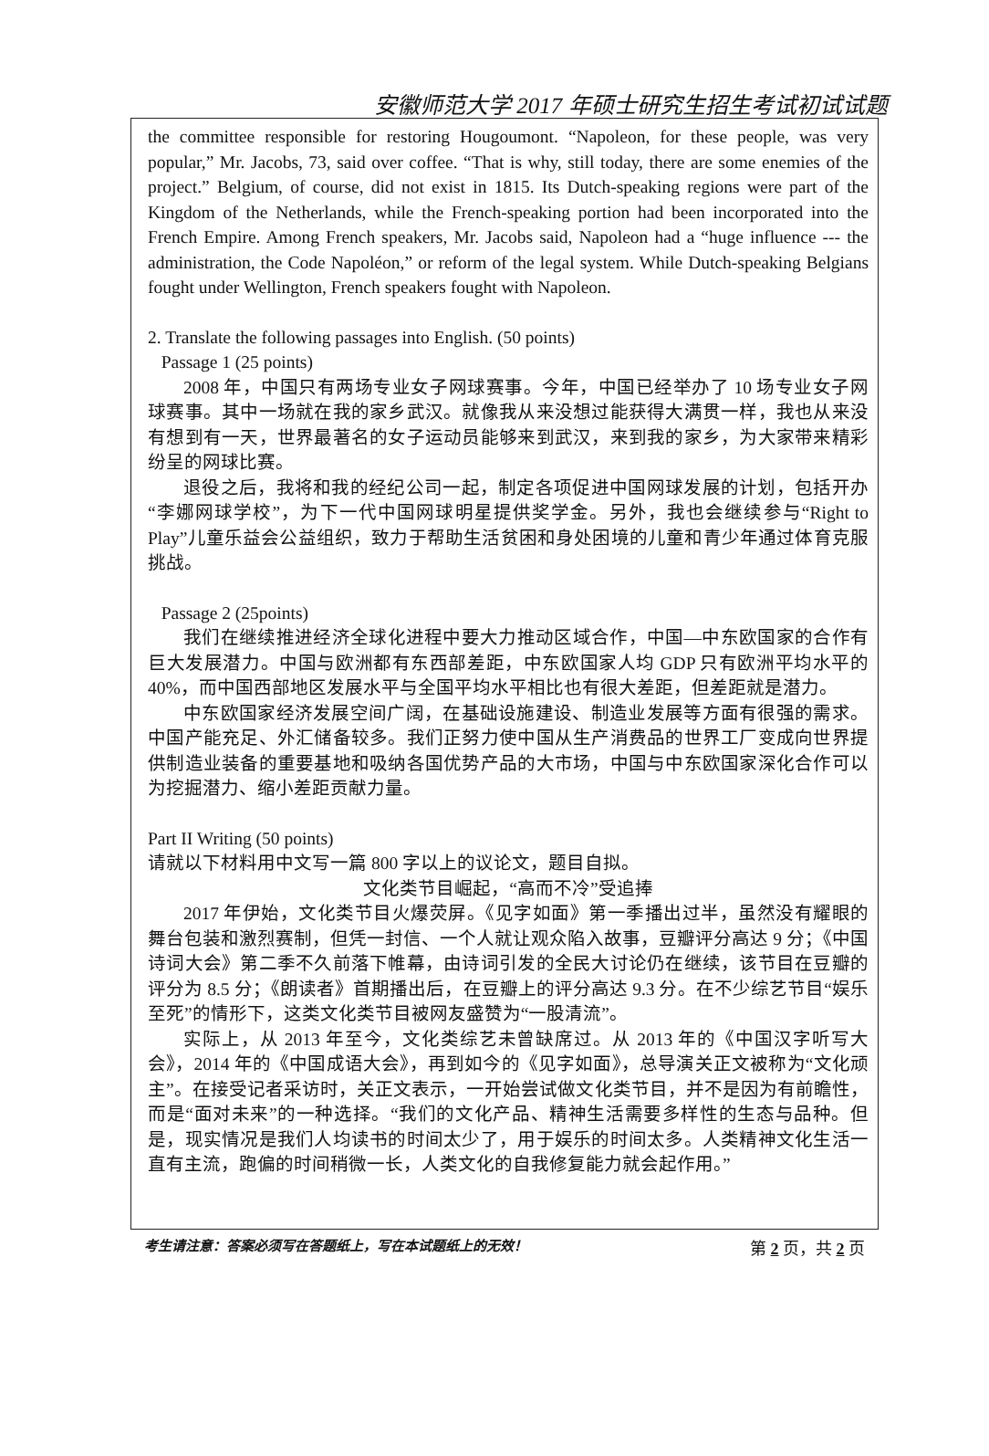安徽师范大学 2017 年硕士研究生招生考试初试试题
the committee responsible for restoring Hougoumont. “Napoleon, for these people, was very popular,” Mr. Jacobs, 73, said over coffee. “That is why, still today, there are some enemies of the project.” Belgium, of course, did not exist in 1815. Its Dutch-speaking regions were part of the Kingdom of the Netherlands, while the French-speaking portion had been incorporated into the French Empire. Among French speakers, Mr. Jacobs said, Napoleon had a “huge influence --- the administration, the Code Napoléon,” or reform of the legal system. While Dutch-speaking Belgians fought under Wellington, French speakers fought with Napoleon.
2. Translate the following passages into English. (50 points)
Passage 1 (25 points)
2008 年，中国只有两场专业女子网球赛事。今年，中国已经举办了 10 场专业女子网球赛事。其中一场就在我的家乡武汉。就像我从来没想过能获得大满贯一样，我也从来没有想到有一天，世界最著名的女子运动员能够来到武汉，来到我的家乡，为大家带来精彩纷呈的网球比赛。
退役之后，我将和我的经纪公司一起，制定各项促进中国网球发展的计划，包括开办“李娜网球学校”，为下一代中国网球明星提供奖学金。另外，我也会继续参与“Right to Play”儿童乐益会公益组织，致力于帮助生活贫困和身处困境的儿童和青少年通过体育克服挑战。
Passage 2 (25points)
我们在继续推进经济全球化进程中要大力推动区域合作，中国—中东欧国家的合作有巨大发展潜力。中国与欧洲都有东西部差距，中东欧国家人均 GDP 只有欧洲平均水平的 40%，而中国西部地区发展水平与全国平均水平相比也有很大差距，但差距就是潜力。
中东欧国家经济发展空间广阔，在基础设施建设、制造业发展等方面有很强的需求。中国产能充足、外汇储备较多。我们正努力使中国从生产消费品的世界工厂变成向世界提供制造业装备的重要基地和吸纳各国优势产品的大市场，中国与中东欧国家深化合作可以为挖掘潜力、缩小差距贡献力量。
Part II Writing (50 points)
请就以下材料用中文写一篇 800 字以上的议论文，题目自拟。
文化类节目崛起，“高而不冷”受追捧
2017 年伊始，文化类节目火爆荧屏。《见字如面》第一季播出过半，虽然没有耀眼的舞台包装和激烈赛制，但凭一封信、一个人就让观众陷入故事，豆瓣评分高达 9 分；《中国诗词大会》第二季不久前落下帷幕，由诗词引发的全民大讨论仍在继续，该节目在豆瓣的评分为 8.5 分；《朗读者》首期播出后，在豆瓣上的评分高达 9.3 分。在不少综艺节目“娱乐至死”的情形下，这类文化类节目被网友盛赞为“一股清流”。
实际上，从 2013 年至今，文化类综艺未曾缺席过。从 2013 年的《中国汉字听写大会》，2014 年的《中国成语大会》，再到如今的《见字如面》，总导演关正文被称为“文化顽主”。在接受记者采访时，关正文表示，一开始尝试做文化类节目，并不是因为有前瞻性，而是“面对未来”的一种选择。“我们的文化产品、精神生活需要多样性的生态与品种。但是，现实情况是我们人均读书的时间太少了，用于娱乐的时间太多。人类精神文化生活一直有主流，跑偏的时间稍微一长，人类文化的自我修复能力就会起作用。”
考生请注意：答案必须写在答题纸上，写在本试题纸上的无效！ 第 2 页，共 2 页